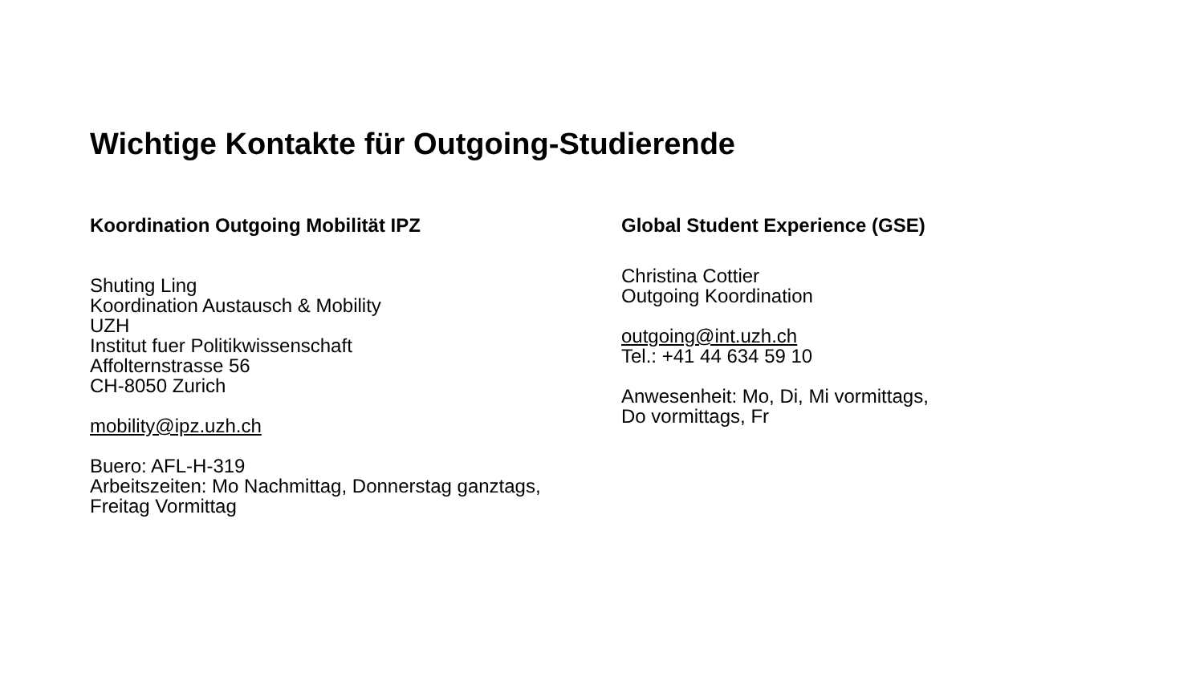Wichtige Kontakte für Outgoing-Studierende
Koordination Outgoing Mobilität IPZ
Shuting Ling
Koordination Austausch & Mobility
UZH
Institut fuer Politikwissenschaft
Affolternstrasse 56
CH-8050 Zurich
mobility@ipz.uzh.ch
Buero: AFL-H-319
Arbeitszeiten: Mo Nachmittag, Donnerstag ganztags,
Freitag Vormittag
Global Student Experience (GSE)
Christina Cottier
Outgoing Koordination
outgoing@int.uzh.ch
Tel.: +41 44 634 59 10
Anwesenheit: Mo, Di, Mi vormittags,
Do vormittags, Fr